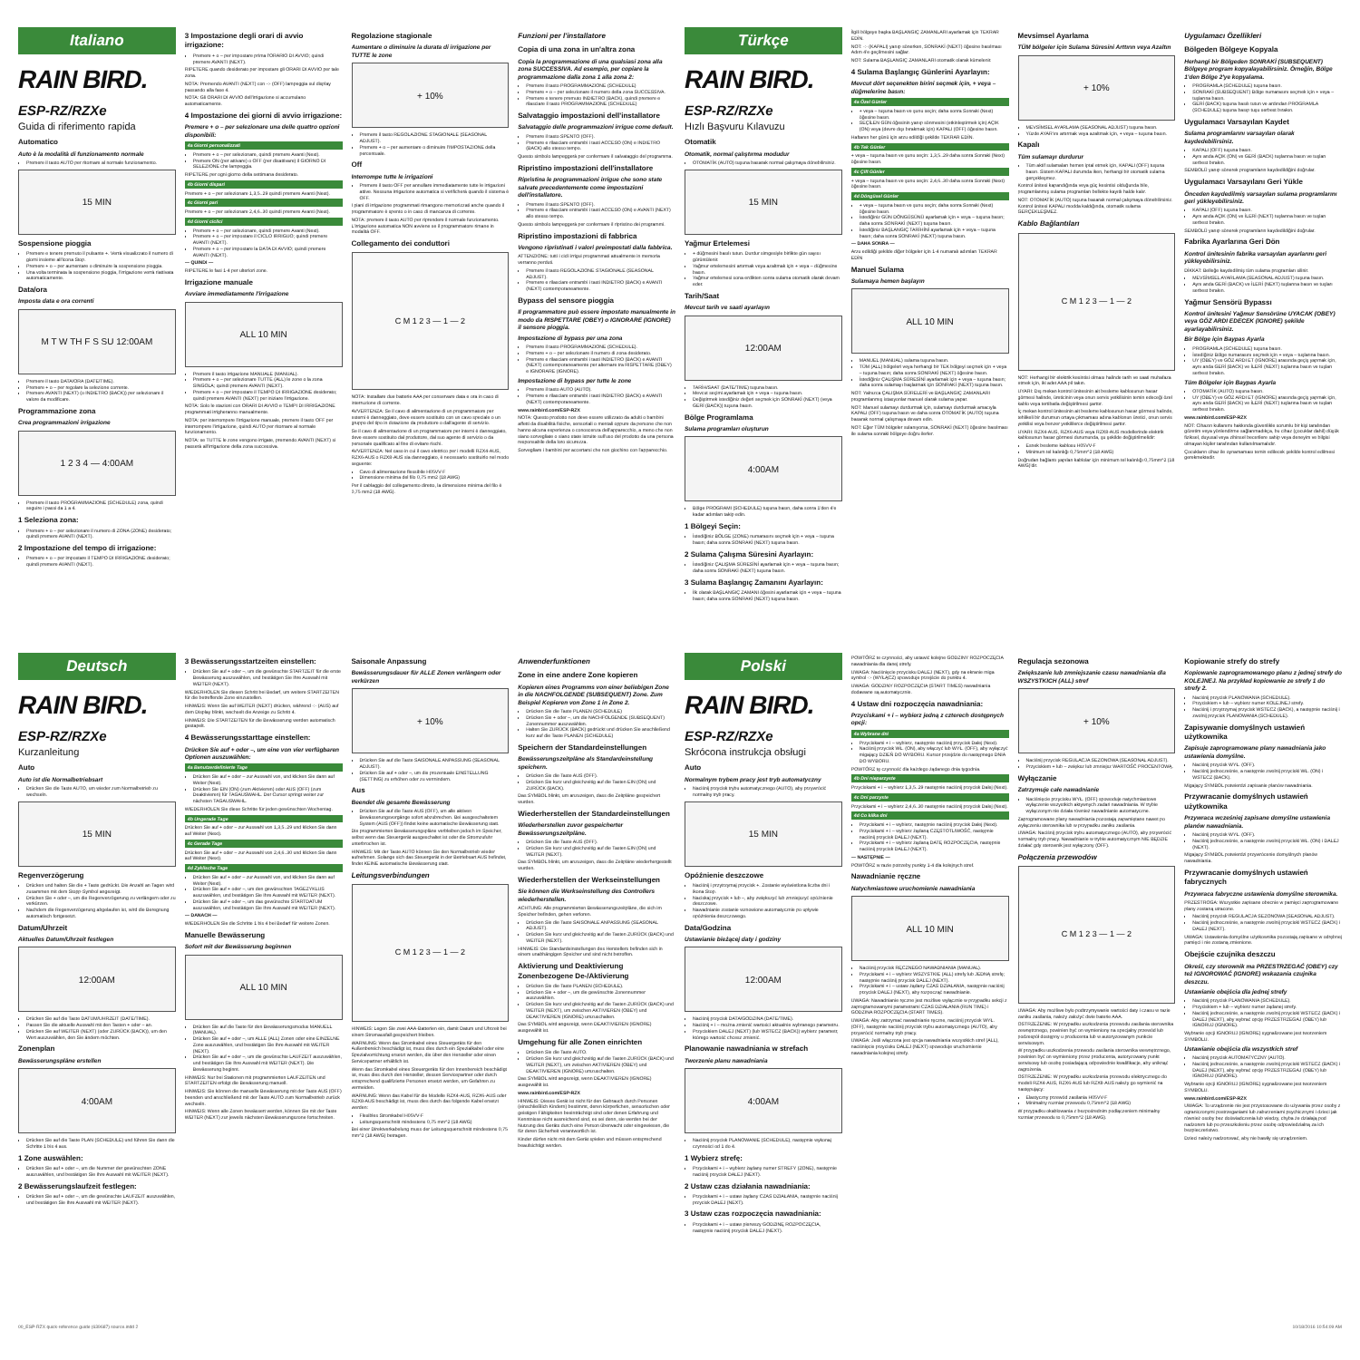Italiano
RAIN BIRD.
ESP-RZ/RZXe
Guida di riferimento rapida
Automatico
Auto è la modalità di funzionamento normale
Premere il tasto AUTO per ritornare al normale funzionamento.
15 MIN
Sospensione pioggia
Premere e tenere premuto il pulsante +. Verrà visualizzato il numero di giorni insieme all'icona Stop.
Premere + o – per aumentare o diminuire la sospensione pioggia.
Una volta terminata la sospensione pioggia, l'irrigazione verrà riattivata automaticamente.
Data/ora
Imposta data e ora correnti
M T W TH F S SU 12:00AM
Premere il tasto DATA/ORA (DATE/TIME).
Premere + o – per regolare la selezione corrente.
Premere AVANTI (NEXT) (o INDIETRO (BACK)) per selezionare il valore da modificare.
Programmazione zona
Crea programmazioni irrigazione
1 2 3 4 — 4:00AM
Premere il tasto PROGRAMMAZIONE (SCHEDULE) zona, quindi seguire i passi da 1 a 4.
1 Seleziona zona:
Premere + o – per selezionare il numero di ZONA (ZONE) desiderato; quindi premere AVANTI (NEXT).
2 Impostazione del tempo di irrigazione:
Premere + o – per impostare il TEMPO DI IRRIGAZIONE desiderato; quindi premere AVANTI (NEXT).
3 Impostazione degli orari di avvio irrigazione:
Premere + o – per impostare prima l'ORARIO DI AVVIO; quindi premere AVANTI (NEXT).
RIPETERE quando desiderato per impostare gli ORARI DI AVVIO per tale zona.
NOTA: Premendo AVANTI (NEXT) con -:- (OFF) lampeggia sul display passando alla fase 4.
NOTA: Gli ORARI DI AVVIO dell'irrigazione si accumulano automaticamente.
4 Impostazione dei giorni di avvio irrigazione:
Premere + o – per selezionare una delle quattro opzioni disponibili:
4a Giorni personalizzati
Premere + o – per selezionare, quindi premere Avanti (Next).
Premere ON (per attivare) o OFF (per disattivare) il GIORNO DI SELEZIONE che lampeggia.
RIPETERE per ogni giorno della settimana desiderato.
4b Giorni dispari
Premere + o – per selezionare 1,3,5..29 quindi premere Avanti (Next).
4c Giorni pari
Premere + o – per selezionare 2,4,6..30 quindi premere Avanti (Next).
4d Giorni ciclici
Premere + o – per selezionare, quindi premere Avanti (Next).
Premere + o – per impostare il CICLO IRRIGUO; quindi premere AVANTI (NEXT).
Premere + o – per impostare la DATA DI AVVIO; quindi premere AVANTI (NEXT).
— QUINDI —
RIPETERE le fasi 1-4 per ulteriori zone.
Irrigazione manuale
Avviare immediatamente l'irrigazione
ALL 10 MIN
Premere il tasto irrigazione MANUALE (MANUAL).
Premere + o – per selezionare TUTTE (ALL) le zone o la zona SINGOLA; quindi premere AVANTI (NEXT).
Premere + o – per impostare il TEMPO DI IRRIGAZIONE desiderato; quindi premere AVANTI (NEXT) per iniziare l'irrigazione.
NOTA: Solo le stazioni con ORARI DI AVVIO e TEMPI DI IRRIGAZIONE programmati irrigheranno manualmente.
NOTA: per interrompere l'irrigazione manuale, premere il tasto OFF per interrompere l'irrigazione, quindi AUTO per ritornare al normale funzionamento.
NOTA: se TUTTE le zone vengono irrigate, premendo AVANTI (NEXT) si passerà all'irrigazione della zona successiva.
Regolazione stagionale
Aumentare o diminuire la durata di irrigazione per TUTTE le zone
+ 10%
Premere il tasto REGOLAZIONE STAGIONALE (SEASONAL ADJUST).
Premere + o – per aumentare o diminuire l'IMPOSTAZIONE della percentuale.
Off
Interrompe tutte le irrigazioni
Premere il tasto OFF per annullare immediatamente tutte le irrigazioni attive. Nessuna irrigazione automatica si verificherà quando il sistema è OFF.
I piani di irrigazione programmati rimangono memorizzati anche quando il programmatore è spento o in caso di mancanza di corrente.
NOTA: premere il tasto AUTO per riprendere il normale funzionamento. L'irrigazione automatica NON avviene se il programmatore rimane in modalità OFF.
Collegamento dei conduttori
C M 1 2 3 — 1 — 2
NOTA: Installare due batterie AAA per conservare data e ora in caso di interruzione di corrente.
AVVERTENZA: Se il cavo di alimentazione di un programmatore per esterni è danneggiato, deve essere sostituito con un cavo speciale o un gruppo del tipo in dotazione da produttore o dall'agente di servizio.
Se il cavo di alimentazione di un programmatore per interni è danneggiato, deve essere sostituito dal produttore, dal suo agente di servizio o da personale qualificato al fine di evitare rischi.
AVVERTENZA: Nel caso in cui il cavo elettrico per i modelli RZX4-AUS, RZX6-AUS o RZX8-AUS sia danneggiato, è necessario sostituirlo nel modo seguente:
Cavo di alimentazione flessibile H05VV-F
Dimensione minima del filo 0,75 mm2 (18 AWG)
Per il cablaggio del collegamento diretto, la dimensione minima del filo è 0,75 mm2 (18 AWG).
Funzioni per l'installatore
Copia di una zona in un'altra zona
Copia la programmazione di una qualsiasi zona alla zona SUCCESSIVA. Ad esempio, per copiare la programmazione dalla zona 1 alla zona 2:
Premere il tasto PROGRAMMAZIONE (SCHEDULE)
Premere + o – per selezionare il numero della zona SUCCESSIVA.
Premere e tenere premuto INDIETRO (BACK), quindi premere e rilasciare il tasto PROGRAMMAZIONE (SCHEDULE)
Salvataggio impostazioni dell'installatore
Salvataggio delle programmazioni irrigue come default.
Premere il tasto SPENTO (OFF).
Premere e rilasciare entrambi i tasti ACCESO (ON) e INDIETRO (BACK) allo stesso tempo.
Questo simbolo lampeggerà per confermare il salvataggio del programma.
Ripristino impostazioni dell'installatore
Ripristina le programmazioni irrigue che sono state salvate precedentemente come impostazioni dell'installatore.
Premere il tasto SPENTO (OFF).
Premere e rilasciare entrambi i tasti ACCESO (ON) e AVANTI (NEXT) allo stesso tempo.
Questo simbolo lampeggerà per confermare il ripristino dei programmi.
Ripristino impostazioni di fabbrica
Vengono ripristinati i valori preimpostati dalla fabbrica.
ATTENZIONE: tutti i cicli irrigui programmati attualmente in memoria verranno perduti.
Premere il tasto REGOLAZIONE STAGIONALE (SEASONAL ADJUST).
Premere e rilasciare entrambi i tasti INDIETRO (BACK) e AVANTI (NEXT) contemporaneamente.
Bypass del sensore pioggia
Il programmatore può essere impostato manualmente in modo da RISPETTARE (OBEY) o IGNORARE (IGNORE) il sensore pioggia.
Impostazione di bypass per una zona
Premere il tasto PROGRAMMAZIONE (SCHEDULE).
Premere + o – per selezionare il numero di zona desiderato.
Premere e rilasciare entrambi i tasti INDIETRO (BACK) e AVANTI (NEXT) contemporaneamente per alternare tra RISPETTARE (OBEY) e IGNORARE (IGNORE).
Impostazione di bypass per tutte le zone
Premere il tasto AUTO (AUTO).
Premere e rilasciare entrambi i tasti INDIETRO (BACK) e AVANTI (NEXT) contemporaneamente.
www.rainbird.com/ESP-RZX
NOTA: Questo prodotto non deve essere utilizzato da adulti o bambini affetti da disabilità fisiche, sensoriali o mentali oppure da persone che non hanno alcuna esperienza o conoscenza dell'apparecchio, a meno che non siano sorvegliate o siano state istruite sull'uso del prodotto da una persona responsabile della loro sicurezza.
Sorvegliare i bambini per accertarsi che non giochino con l'apparecchio.
Türkçe
RAIN BIRD.
ESP-RZ/RZXe
Hızlı Başvuru Kılavuzu
Otomatik
Otomatik, normal çalıştırma modudur
OTOMATİK (AUTO) tuşuna basarak normal çalışmaya dönebilirsiniz.
15 MIN
Yağmur Ertelemesi
+ düğmesini basılı tutun. Durdur simgesiyle birlikte gün sayısı görüntülenir.
Yağmur ertelemesini artırmak veya azaltmak için + veya – düğmesine basın.
Yağmur ertelemesi sona erdikten sonra sulama otomatik olarak devam eder.
Tarih/Saat
Mevcut tarih ve saati ayarlayın
12:00AM
TARİH/SAAT (DATE/TIME) tuşuna basın.
Mevcut seçimi ayarlamak için + veya – tuşuna basın.
Değiştirmek istediğiniz değeri seçmek için SONRAKİ (NEXT) (veya GERİ (BACK)) tuşuna basın.
Bölge Programlama
Sulama programları oluşturun
4:00AM
Bölge PROGRAMI (SCHEDULE) tuşuna basın, daha sonra 1'den 4'e kadar adımları takip edin.
1 Bölgeyi Seçin:
İstediğiniz BÖLGE (ZONE) numarasını seçmek için + veya – tuşuna basın; daha sonra SONRAKİ (NEXT) tuşuna basın.
2 Sulama Çalışma Süresini Ayarlayın:
İstediğiniz ÇALIŞMA SÜRESİNİ ayarlamak için + veya – tuşuna basın; daha sonra SONRAKİ (NEXT) tuşuna basın.
3 Sulama Başlangıç Zamanını Ayarlayın:
İlk olarak BAŞLANGIÇ ZAMANI öğesini ayarlamak için + veya – tuşuna basın; daha sonra SONRAKİ (NEXT) tuşuna basın.
İlgili bölgeye başka BAŞLANGIÇ ZAMANLARI ayarlamak için TEKRAR EDİN.
NOT: -:- (KAPALI) yanıp sönerken, SONRAKİ (NEXT) öğesine basılması Adım 4'e geçilmesini sağlar.
NOT: Sulama BAŞLANGIÇ ZAMANLARI otomatik olarak kümelenir.
4 Sulama Başlangıç Günlerini Ayarlayın:
Mevcut dört seçenekten birini seçmek için, + veya – düğmelerine basın:
4a Özel Günler
+ veya – tuşuna basın ve şunu seçin; daha sonra Sonraki (Next) öğesine basın.
SEÇİLEN GÜN öğesinin yanıp sönmesini (etkinleştirmek için) AÇIK (ON) veya (devre dışı bırakmak için) KAPALI (OFF) öğesine basın.
Haftanın her günü için arzu edildiği şekilde TEKRAR EDİN.
4b Tek Günler
+ veya – tuşuna basın ve şunu seçin: 1,3,5..29 daha sonra Sonraki (Next) öğesine basın.
4c Çift Günler
+ veya – tuşuna basın ve şunu seçin: 2,4,6..30 daha sonra Sonraki (Next) öğesine basın.
4d Döngüsel Günler
+ veya – tuşuna basın ve şunu seçin; daha sonra Sonraki (Next) öğesine basın.
İstediğiniz GÜN DÖNGÜSÜNÜ ayarlamak için + veya – tuşuna basın; daha sonra SONRAKİ (NEXT) tuşuna basın.
İstediğiniz BAŞLANGIÇ TARİHİNİ ayarlamak için + veya – tuşuna basın; daha sonra SONRAKİ (NEXT) tuşuna basın.
— DAHA SONRA —
Arzu edildiği şekilde diğer bölgeler için 1-4 numaralı adımları TEKRAR EDİN
Manuel Sulama
Sulamaya hemen başlayın
ALL 10 MIN
MANUEL (MANUAL) sulama tuşuna basın.
TÜM (ALL) bölgeleri veya herhangi bir TEK bölgeyi seçmek için + veya – tuşuna basın; daha sonra SONRAKİ (NEXT) öğesine basın.
İstediğiniz ÇALIŞMA SÜRESİNİ ayarlamak için + veya – tuşuna basın; daha sonra sulamayı başlatmak için SONRAKİ (NEXT) tuşuna basın.
NOT: Yalnızca ÇALIŞMA SÜRELERİ ve BAŞLANGIÇ ZAMANLARI programlanmış istasyonlar manuel olarak sulama yapar.
NOT: Manuel sulamayı durdurmak için, sulamayı durdurmak amacıyla KAPALI (OFF) tuşuna basın ve daha sonra OTOMATİK (AUTO) tuşuna basarak normal çalışmaya devam edin.
NOT: Eğer TÜM bölgeler sulanıyorsa, SONRAKİ (NEXT) öğesine basılması ile sulama sonraki bölgeye doğru ilerler.
Mevsimsel Ayarlama
TÜM bölgeler için Sulama Süresini Arttırın veya Azaltın
+ 10%
MEVSİMSEL AYARLAMA (SEASONAL ADJUST) tuşuna basın.
Yüzde AYAR'ını artırmak veya azaltmak için, + veya – tuşuna basın.
Kapalı
Tüm sulamayı durdurur
Tüm aktif sulamaları hemen iptal etmek için, KAPALI (OFF) tuşuna basın. Sistem KAPALI durumda iken, herhangi bir otomatik sulama gerçekleşmez.
Kontrol ünitesi kapandığında veya güç kesintisi olduğunda bile, programlanmış sulama programları bellekte kayıtlı halde kalır.
NOT: OTOMATİK (AUTO) tuşuna basarak normal çalışmaya dönebilirsiniz. Kontrol ünitesi KAPALI modda kaldığında, otomatik sulama GERÇEKLEŞMEZ.
Kablo Bağlantıları
C M 1 2 3 — 1 — 2
NOT: Herhangi bir elektrik kesintisi olması halinde tarih ve saati muhafaza etmek için, iki adet AAA pil takın.
UYARI: Dış mekan kontrol ünitesinin ait besleme kablosunun hasar görmesi halinde, üreticinin veya onun servis yetkilisinin temin edeceği özel kablo veya tertibatla değiştirilmesi şarttır.
İç mekan kontrol ünitesinin ait besleme kablosunun hasar görmesi halinde, tehlikeli bir durumun ortaya çıkmaması adına kablonun üretici, onun servis yetkilisi veya benzer yetkililerce değiştirilmesi şarttır.
UYARI: RZX4-AUS, RZX6-AUS veya RZX8-AUS modellerinde elektrik kablosunun hasar görmesi durumunda, şu şekilde değiştirilmelidir:
Esnek besleme kablosu H05VV-F
Minimum tel kalınlığı 0,75mm^2 (18 AWG)
Doğrudan bağlantı yapılan kablolar için minimum tel kalınlığı 0,75mm^2 (18 AWG)'dir.
Uygulamacı Özellikleri
Bölgeden Bölgeye Kopyala
Herhangi bir Bölgeden SONRAKİ (SUBSEQUENT) Bölgeye program kopyalayabilirsiniz. Örneğin, Bölge 1'den Bölge 2'ye kopyalama.
PROGRAMLA (SCHEDULE) tuşuna basın.
SONRAKİ (SUBSEQUENT) Bölge numarasını seçmek için + veya – tuşlarına basın.
GERİ (BACK) tuşuna basılı tutun ve ardından PROGRAMLA (SCHEDULE) tuşuna basıp tuşu serbest bırakın.
Uygulamacı Varsayılan Kaydet
Sulama programlarını varsayılan olarak kaydedebilirsiniz.
KAPALI (OFF) tuşuna basın.
Aynı anda AÇIK (ON) ve GERİ (BACK) tuşlarına basın ve tuşları serbest bırakın.
SEMBOLÜ yanıp sönerek programların kaydedildiğini doğrular.
Uygulamacı Varsayılanı Geri Yükle
Önceden kaydedilmiş varsayılan sulama programlarını geri yükleyebilirsiniz.
KAPALI (OFF) tuşuna basın.
Aynı anda AÇIK (ON) ve İLERİ (NEXT) tuşlarına basın ve tuşları serbest bırakın.
SEMBOLÜ yanıp sönerek programların kaydedildiğini doğrular.
Fabrika Ayarlarına Geri Dön
Kontrol ünitesinin fabrika varsayılan ayarlarını geri yükleyebilirsiniz.
DİKKAT: Belleğe kaydedilmiş tüm sulama programları silinir.
MEVSİMSEL AYARLAMA (SEASONAL ADJUST) tuşuna basın.
Aynı anda GERİ (BACK) ve İLERİ (NEXT) tuşlarına basın ve tuşları serbest bırakın.
Yağmur Sensörü Bypassı
Kontrol ünitesini Yağmur Sensörüne UYACAK (OBEY) veya GÖZ ARDI EDECEK (IGNORE) şekilde ayarlayabilirsiniz.
Bir Bölge için Baypas Ayarla
PROGRAMLA (SCHEDULE) tuşuna basın.
İstediğiniz Bölge numarasını seçmek için + veya – tuşlarına basın.
UY (OBEY) ve GÖZ ARDI ET (IGNORE) arasında geçiş yapmak için, aynı anda GERİ (BACK) ve İLERİ (NEXT) tuşlarına basın ve tuşları serbest bırakın.
Tüm Bölgeler için Baypas Ayarla
OTOMATİK (AUTO) tuşuna basın.
UY (OBEY) ve GÖZ ARDI ET (IGNORE) arasında geçiş yapmak için, aynı anda GERİ (BACK) ve İLERİ (NEXT) tuşlarına basın ve tuşları serbest bırakın.
www.rainbird.com/ESP-RZX
NOT: Cihazın kullanımı hakkında güvenlikle sorumlu bir kişi tarafından gözetim veya yönlendirme sağlanmadıkça, bu cihaz (çocuklar dahil) düşük fiziksel, duyusal veya zihinsel becerilere sahip veya deneyim ve bilgisi olmayan kişiler tarafından kullanılmamalıdır.
Çocukların cihaz ile oynamaması temin edilecek şekilde kontrol edilmesi gerekmektedir.
Deutsch
RAIN BIRD.
ESP-RZ/RZXe
Kurzanleitung
Auto
Auto ist die Normalbetriebsart
Drücken Sie die Taste AUTO, um wieder zum Normalbetrieb zu wechseln.
15 MIN
Regenverzögerung
Drücken und halten Sie die + Taste gedrückt. Die Anzahl an Tagen wird zusammen mit dem Stopp-Symbol angezeigt.
Drücken Sie + oder –, um die Regenverzögerung zu verlängern oder zu verkürzen.
Nachdem die Regenverzögerung abgelaufen ist, wird die Beregnung automatisch fortgesetzt.
Datum/Uhrzeit
Aktuelles Datum/Uhrzeit festlegen
12:00AM
Drücken Sie auf die Taste DATUM/UHRZEIT (DATE/TIME).
Passen Sie die aktuelle Auswahl mit den Tasten + oder – an.
Drücken Sie auf WEITER (NEXT) (oder ZURÜCK (BACK)), um den Wert auszuwählen, den Sie ändern möchten.
Zonenplan
Bewässerungspläne erstellen
4:00AM
Drücken Sie auf die Taste PLAN (SCHEDULE) und führen Sie dann die Schritte 1 bis 4 aus.
1 Zone auswählen:
Drücken Sie auf + oder –, um die Nummer der gewünschten ZONE auszuwählen, und bestätigen Sie Ihre Auswahl mit WEITER (NEXT).
2 Bewässerungslaufzeit festlegen:
Drücken Sie auf + oder –, um die gewünschte LAUFZEIT auszuwählen, und bestätigen Sie Ihre Auswahl mit WEITER (NEXT).
3 Bewässerungsstartzeiten einstellen:
Drücken Sie auf + oder –, um die gewünschte STARTZEIT für die erste Bewässerung auszuwählen, und bestätigen Sie Ihre Auswahl mit WEITER (NEXT).
WIEDERHOLEN Sie diesen Schritt bei Bedarf, um weitere STARTZEITEN für die betreffende Zone einzustellen.
HINWEIS: Wenn Sie auf WEITER (NEXT) drücken, während -:- (AUS) auf dem Display blinkt, wechselt die Anzeige zu Schritt 4.
HINWEIS: Die STARTZEITEN für die Bewässerung werden automatisch gestapelt.
4 Bewässerungsstarttage einstellen:
Drücken Sie auf + oder –, um eine von vier verfügbaren Optionen auszuwählen:
4a Benutzerdefinierte Tage
Drücken Sie auf + oder – zur Auswahl von, und klicken Sie dann auf Weiter (Next).
Drücken Sie EIN (ON) (zum Aktivieren) oder AUS (OFF) (zum Deaktivieren) für TAGAUSWAHL. Der Cursor springt weiter zur nächsten TAGAUSWAHL.
WIEDERHOLEN Sie diese Schritte für jeden gewünschten Wochentag.
4b Ungerade Tage
Drücken Sie auf + oder – zur Auswahl von 1,3,5..29 und klicken Sie dann auf Weiter (Next).
4c Gerade Tage
Drücken Sie auf + oder – zur Auswahl von 2,4,6..30 und klicken Sie dann auf Weiter (Next).
4d Zyklische Tage
Drücken Sie auf + oder – zur Auswahl von, und klicken Sie dann auf Weiter (Next).
Drücken Sie auf + oder –, um den gewünschten TAGEZYKLUS auszuwählen, und bestätigen Sie Ihre Auswahl mit WEITER (NEXT).
Drücken Sie auf + oder –, um das gewünschte STARTDATUM auszuwählen, und bestätigen Sie Ihre Auswahl mit WEITER (NEXT).
— DANACH —
WIEDERHOLEN Sie die Schritte 1 bis 4 bei Bedarf für weitere Zonen.
Manuelle Bewässerung
Sofort mit der Bewässerung beginnen
ALL 10 MIN
Drücken Sie auf die Taste für den Bewässerungsmodus MANUELL (MANUAL).
Drücken Sie auf + oder –, um ALLE (ALL) Zonen oder eine EINZELNE Zone auszuwählen, und bestätigen Sie Ihre Auswahl mit WEITER (NEXT).
Drücken Sie auf + oder –, um die gewünschte LAUFZEIT auszuwählen, und bestätigen Sie Ihre Auswahl mit WEITER (NEXT). Die Bewässerung beginnt.
HINWEIS: Nur bei Stationen mit programmierten LAUFZEITEN und STARTZEITEN erfolgt die Bewässerung manuell.
HINWEIS: Sie können die manuelle Bewässerung mit der Taste AUS (OFF) beenden und anschließend mit der Taste AUTO zum Normalbetrieb zurück wechseln.
HINWEIS: Wenn alle Zonen bewässert werden, können Sie mit der Taste WEITER (NEXT) zur jeweils nächsten Bewässerungszone fortschreiten.
Saisonale Anpassung
Bewässerungsdauer für ALLE Zonen verlängern oder verkürzen
+ 10%
Drücken Sie auf die Taste SAISONALE ANPASSUNG (SEASONAL ADJUST).
Drücken Sie auf + oder –, um die prozentuale EINSTELLUNG (SETTING) zu erhöhen oder zu vermindern.
Aus
Beendet die gesamte Bewässerung
Drücken Sie auf die Taste AUS (OFF), um alle aktiven Bewässerungsvorgänge sofort abzubrechen. Bei ausgeschaltetem System (AUS (OFF)) findet keine automatische Bewässerung statt.
Die programmierten Bewässerungspläne verbleiben jedoch im Speicher, selbst wenn das Steuergerät ausgeschaltet ist oder die Stromzufuhr unterbrochen ist.
HINWEIS: Mit der Taste AUTO können Sie den Normalbetrieb wieder aufnehmen. Solange sich das Steuergerät in der Betriebsart AUS befindet, findet KEINE automatische Bewässerung statt.
Leitungsverbindungen
C M 1 2 3 — 1 — 2
HINWEIS: Legen Sie zwei AAA-Batterien ein, damit Datum und Uhrzeit bei einem Stromausfall gespeichert bleiben.
WARNUNG: Wenn das Stromkabel eines Steuergeräts für den Außenbereich beschädigt ist, muss dies durch ein Spezialkabel oder eine Spezialvorrichtung ersetzt werden, die über den Hersteller oder einen Servicepartner erhältlich ist.
Wenn das Stromkabel eines Steuergeräts für den Innenbereich beschädigt ist, muss dies durch den Hersteller, dessen Servicepartner oder durch entsprechend qualifizierte Personen ersetzt werden, um Gefahren zu vermeiden.
WARNUNG: Wenn das Kabel für die Modelle RZX4-AUS, RZX6-AUS oder RZX8-AUS beschädigt ist, muss dies durch das folgende Kabel ersetzt werden:
Flexibles Stromkabel H05VV-F
Leitungsquerschnitt mindestens 0,75 mm^2 (18 AWG)
Bei einer Direktverkabelung muss der Leitungsquerschnitt mindestens 0,75 mm^2 (18 AWG) betragen.
Anwenderfunktionen
Zone in eine andere Zone kopieren
Kopieren eines Programms von einer beliebigen Zone in die NACHFOLGENDE (SUBSEQUENT) Zone. Zum Beispiel Kopieren von Zone 1 in Zone 2.
Drücken Sie die Taste PLANEN (SCHEDULE)
Drücken Sie + oder –, um die NACHFOLGENDE (SUBSEQUENT) Zonennummer auszuwählen.
Halten Sie ZURÜCK (BACK) gedrückt und drücken Sie anschließend kurz auf die Taste PLANEN (SCHEDULE)
Speichern der Standardeinstellungen
Bewässerungszeitpläne als Standardeinstellung speichern.
Drücken Sie die Taste AUS (OFF).
Drücken Sie kurz und gleichzeitig auf die Tasten EIN (ON) und ZURÜCK (BACK).
Das SYMBOL blinkt, um anzuzeigen, dass die Zeitpläne gespeichert wurden.
Wiederherstellen der Standardeinstellungen
Wiederherstellen zuvor gespeicherter Bewässerungszeitpläne.
Drücken Sie die Taste AUS (OFF).
Drücken Sie kurz und gleichzeitig auf die Tasten EIN (ON) und WEITER (NEXT).
Das SYMBOL blinkt, um anzuzeigen, dass die Zeitpläne wiederhergestellt wurden.
Wiederherstellen der Werkseinstellungen
Sie können die Werkseinstellung des Controllers wiederherstellen.
ACHTUNG: Alle programmierten Bewässerungszeitpläne, die sich im Speicher befinden, gehen verloren.
Drücken Sie die Taste SAISONALE ANPASSUNG (SEASONAL ADJUST).
Drücken Sie kurz und gleichzeitig auf die Tasten ZURÜCK (BACK) und WEITER (NEXT).
HINWEIS: Die Standardeinstellungen des Herstellers befinden sich in einem unabhängigen Speicher und sind nicht betroffen.
Aktivierung und Deaktivierung Zonenbezogene De-/Aktivierung
Drücken Sie die Taste PLANEN (SCHEDULE).
Drücken Sie + oder –, um die gewünschte Zonennummer auszuwählen.
Drücken Sie kurz und gleichzeitig auf die Tasten ZURÜCK (BACK) und WEITER (NEXT), um zwischen AKTIVIEREN (OBEY) und DEAKTIVIEREN (IGNORE) umzuschalten.
Das SYMBOL wird angezeigt, wenn DEAKTIVIEREN (IGNORE) ausgewählt ist.
Umgehung für alle Zonen einrichten
Drücken Sie die Taste AUTO.
Drücken Sie kurz und gleichzeitig auf die Tasten ZURÜCK (BACK) und WEITER (NEXT), um zwischen AKTIVIEREN (OBEY) und DEAKTIVIEREN (IGNORE) umzuschalten.
Das SYMBOL wird angezeigt, wenn DEAKTIVIEREN (IGNORE) ausgewählt ist.
www.rainbird.com/ESP-RZX
HINWEIS: Dieses Gerät ist nicht für den Gebrauch durch Personen (einschließlich Kindern) bestimmt, deren körperlichen, sensorischen oder geistigen Fähigkeiten beeinträchtigt sind oder denen Erfahrung und Kenntnisse nicht ausreichend sind, es sei denn, sie werden bei der Nutzung des Geräts durch eine Person überwacht oder eingewiesen, die für deren Sicherheit verantwortlich ist.
Kinder dürfen nicht mit dem Gerät spielen und müssen entsprechend beaufsichtigt werden.
Polski
RAIN BIRD.
ESP-RZ/RZXe
Skrócona instrukcja obsługi
Auto
Normalnym trybem pracy jest tryb automatyczny
Naciśnij przycisk trybu automatycznego (AUTO), aby przywrócić normalny tryb pracy.
15 MIN
Opóźnienie deszczowe
Naciśnij i przytrzymaj przycisk +. Zostanie wyświetlona liczba dni i ikona Stop.
Naciskaj przycisk + lub –, aby zwiększyć lub zmniejszyć opóźnienie deszczowe.
Nawadnianie zostanie wznowione automatycznie po upływie opóźnienia deszczowego.
Data/Godzina
Ustawianie bieżącej daty i godziny
12:00AM
Naciśnij przycisk DATA/GODZINA (DATE/TIME).
Naciśnij + i – można zmienić wartości aktualnie wybranego parametru.
Przyciskiem DALEJ (NEXT) (lub WSTECZ (BACK)) wybierz parametr, którego wartość chcesz zmienić.
Planowanie nawadniania w strefach
Tworzenie planu nawadniania
4:00AM
Naciśnij przycisk PLANOWANIE (SCHEDULE), następnie wykonaj czynności od 1 do 4.
1 Wybierz strefę:
Przyciskami + i – wybierz żądany numer STREFY (ZONE), następnie naciśnij przycisk DALEJ (NEXT).
2 Ustaw czas działania nawadniania:
Przyciskami + i – ustaw żądany CZAS DZIAŁANIA, następnie naciśnij przycisk DALEJ (NEXT).
3 Ustaw czas rozpoczęcia nawadniania:
Przyciskami + i – ustaw pierwszy GODZINĘ ROZPOCZĘCIA, następnie naciśnij przycisk DALEJ (NEXT).
POWTÓRZ te czynności, aby ustawić kolejne GODZINY ROZPOCZĘCIA nawadniania dla danej strefy.
UWAGA: Naciśnięcie przycisku DALEJ (NEXT), gdy na ekranie miga symbol -:- (WYŁĄCZ) spowoduje przejście do punktu 4.
UWAGA: GODZINY ROZPOCZĘCIA (START TIMES) nawadniania dodawane są automatycznie.
4 Ustaw dni rozpoczęcia nawadniania:
Przyciskami + i – wybierz jedną z czterech dostępnych opcji:
4a Wybrane dni
Przyciskami + i – wybierz, następnie naciśnij przycisk Dalej (Next).
Naciśnij przycisk WŁ. (ON), aby włączyć lub WYŁ. (OFF), aby wyłączyć migający DZIEŃ DO WYBORU. Kursor przejdzie do następnego DNIA DO WYBORU.
POWTÓRZ tę czynność dla każdego żądanego dnia tygodnia.
4b Dni nieparzyste
Przyciskami + i – wybierz 1,3,5..29 następnie naciśnij przycisk Dalej (Next).
4c Dni parzyste
Przyciskami + i – wybierz 2,4,6..30 następnie naciśnij przycisk Dalej (Next).
4d Co kilka dni
Przyciskami + i – wybierz, następnie naciśnij przycisk Dalej (Next).
Przyciskami + i – wybierz żądaną CZĘSTOTLIWOŚĆ, następnie naciśnij przycisk DALEJ (NEXT).
Przyciskami + i – wybierz żądaną DATĘ ROZPOCZĘCIA, następnie naciśnij przycisk DALEJ (NEXT).
— NASTĘPNIE —
POWTÓRZ w razie potrzeby punkty 1-4 dla kolejnych stref.
Nawadnianie ręczne
Natychmiastowe uruchomienie nawadniania
ALL 10 MIN
Naciśnij przycisk RĘCZNEGO NAWADNIANIA (MANUAL).
Przyciskami + i – wybierz WSZYSTKIE (ALL) strefy lub JEDNĄ strefę; następnie naciśnij przycisk DALEJ (NEXT).
Przyciskami + i – ustaw żądany CZAS DZIAŁANIA, następnie naciśnij przycisk DALEJ (NEXT), aby rozpocząć nawadnianie.
UWAGA: Nawadnianie ręczne jest możliwe wyłącznie w przypadku sekcji z zaprogramowanymi parametrami CZAS DZIAŁANIA (RUN TIME) i GODZINA ROZPOCZĘCIA (START TIMES).
UWAGA: Aby zatrzymać nawadnianie ręczne, naciśnij przycisk WYŁ. (OFF), następnie naciśnij przycisk trybu automatycznego (AUTO), aby przywrócić normalny tryb pracy.
UWAGA: Jeśli włączona jest opcja nawadniania wszystkich stref (ALL), naciśnięcie przycisku DALEJ (NEXT) spowoduje uruchomienie nawadniania kolejnej strefy.
Regulacja sezonowa
Zwiększanie lub zmniejszanie czasu nawadniania dla WSZYSTKICH (ALL) stref
+ 10%
Naciśnij przycisk REGULACJA SEZONOWA (SEASONAL ADJUST).
Przyciskiem + lub – zwiększ lub zmniejsz WARTOŚĆ PROCENTOWĄ.
Wyłączanie
Zatrzymuje całe nawadnianie
Naciśnięcie przycisku WYŁ. (OFF) spowoduje natychmiastowe wyłączenie wszystkich aktywnych zadań nawadniania. W trybie wyłączonym nie działa również nawadnianie automatyczne.
Zaprogramowane plany nawadniania pozostają zapamiętane nawet po wyłączeniu sterownika lub w przypadku zaniku zasilania.
UWAGA: Naciśnij przycisk trybu automatycznego (AUTO), aby przywrócić normalny tryb pracy. Nawadnianie w trybie automatycznym NIE BĘDZIE działać gdy sterownik jest wyłączony (OFF).
Połączenia przewodów
C M 1 2 3 — 1 — 2
UWAGA: Aby możliwe było podtrzymywanie wartości daty i czasu w razie zaniku zasilania, należy założyć dwie baterie AAA.
OSTRZEŻENIE: W przypadku uszkodzenia przewodu zasilania sterownika zewnętrznego, powinien być on wymieniony na specjalny przewód lub podzespół dostępny u producenta lub w autoryzowanym punkcie serwisowym.
W przypadku uszkodzenia przewodu zasilania sterownika wewnętrznego, powinien być on wymieniony przez producenta, autoryzowany punkt serwisowy lub osobę posiadającą odpowiednie kwalifikacje, aby uniknąć zagrożenia.
OSTRZEŻENIE: W przypadku uszkodzenia przewodu elektrycznego do modeli RZX4-AUS, RZX6-AUS lub RZX8-AUS należy go wymienić na następujący:
Elastyczny przewód zasilania H05VV-F
Minimalny rozmiar przewodu 0,75mm^2 (18 AWG)
W przypadku okablowania z bezpośrednim podłączeniem minimalny rozmiar przewodu to 0,75mm^2 (18 AWG).
Kopiowanie strefy do strefy
Kopiowanie zaprogramowanego planu z jednej strefy do KOLEJNEJ. Na przykład kopiowanie ze strefy 1 do strefy 2.
Naciśnij przycisk PLANOWANIA (SCHEDULE).
Przyciskiem + lub – wybierz numer KOLEJNEJ strefy.
Naciśnij i przytrzymaj przycisk WSTECZ (BACK), a następnie naciśnij i zwolnij przycisk PLANOWANIA (SCHEDULE).
Zapisywanie domyślnych ustawień użytkownika
Zapisuje zaprogramowane plany nawadniania jako ustawienia domyślne.
Naciśnij przycisk WYŁ. (OFF).
Naciśnij jednocześnie, a następnie zwolnij przyciski WŁ. (ON) i WSTECZ (BACK).
Migający SYMBOL potwierdzi zapisanie planów nawadniania.
Przywracanie domyślnych ustawień użytkownika
Przywraca wcześniej zapisane domyślne ustawienia planów nawadniania.
Naciśnij przycisk WYŁ. (OFF).
Naciśnij jednocześnie, a następnie zwolnij przyciski WŁ. (ON) i DALEJ (NEXT).
Migający SYMBOL potwierdzi przywrócenie domyślnych planów nawadniania.
Przywracanie domyślnych ustawień fabrycznych
Przywraca fabryczne ustawienia domyślne sterownika.
PRZESTROGA: Wszystkie zapisane obecnie w pamięci zaprogramowane plany zostaną utracone.
Naciśnij przycisk REGULACJA SEZONOWA (SEASONAL ADJUST).
Naciśnij jednocześnie, a następnie zwolnij przyciski WSTECZ (BACK) i DALEJ (NEXT).
UWAGA: Ustawienia domyślne użytkownika pozostają zapisane w odrębnej pamięci i nie zostaną zmienione.
Obejście czujnika deszczu
Określ, czy sterownik ma PRZESTRZEGAĆ (OBEY) czy też IGNOROWAĆ (IGNORE) wskazania czujnika deszczu.
Ustawianie obejścia dla jednej strefy
Naciśnij przycisk PLANOWANIA (SCHEDULE).
Przyciskiem + lub – wybierz numer żądanej strefy.
Naciśnij jednocześnie, a następnie zwolnij przyciski WSTECZ (BACK) i DALEJ (NEXT), aby wybrać opcję PRZESTRZEGAJ (OBEY) lub IGNORUJ (IGNORE).
Wybranie opcji IGNORUJ (IGNORE) sygnalizowane jest tworzeniem SYMBOLU.
Ustawianie obejścia dla wszystkich stref
Naciśnij przycisk AUTOMATYCZNY (AUTO).
Naciśnij jednocześnie, a następnie zwolnij przyciski WSTECZ (BACK) i DALEJ (NEXT), aby wybrać opcję PRZESTRZEGAJ (OBEY) lub IGNORUJ (IGNORE).
Wybranie opcji IGNORUJ (IGNORE) sygnalizowane jest tworzeniem SYMBOLU.
www.rainbird.com/ESP-RZX
UWAGA: To urządzenie nie jest przystosowane do używania przez osoby z ograniczonymi postrzeganiami lub zaburzeniami psychicznymi i dzieci jak również osoby bez doświadczenia lub wiedzy, chyba że działają pod nadzorem lub po przeszkoleniu przez osobę odpowiedzialną za ich bezpieczeństwo.
Dzieci należy nadzorować, aby nie bawiły się urządzeniem.
00_ESP-RZX quick-reference guide (639687) source.indd 2 10/18/2016 10:54:09 AM